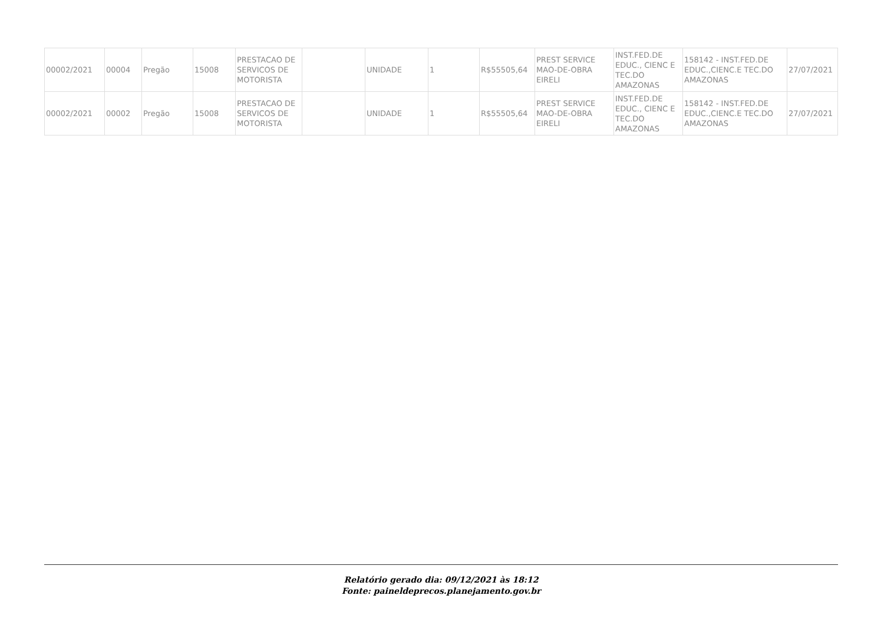| 00002/2021 | 00004 | Pregão | 15008 | PRESTACAO DE SERVICOS DE MOTORISTA | | UNIDADE | 1 | R$55505,64 | PREST SERVICE MAO-DE-OBRA EIRELI | INST.FED.DE EDUC., CIENC E TEC.DO AMAZONAS | 158142 - INST.FED.DE EDUC.,CIENC.E TEC.DO AMAZONAS | 27/07/2021 |
| 00002/2021 | 00002 | Pregão | 15008 | PRESTACAO DE SERVICOS DE MOTORISTA | | UNIDADE | 1 | R$55505,64 | PREST SERVICE MAO-DE-OBRA EIRELI | INST.FED.DE EDUC., CIENC E TEC.DO AMAZONAS | 158142 - INST.FED.DE EDUC.,CIENC.E TEC.DO AMAZONAS | 27/07/2021 |
Relatório gerado dia: 09/12/2021 às 18:12
Fonte: paineldeprecos.planejamento.gov.br